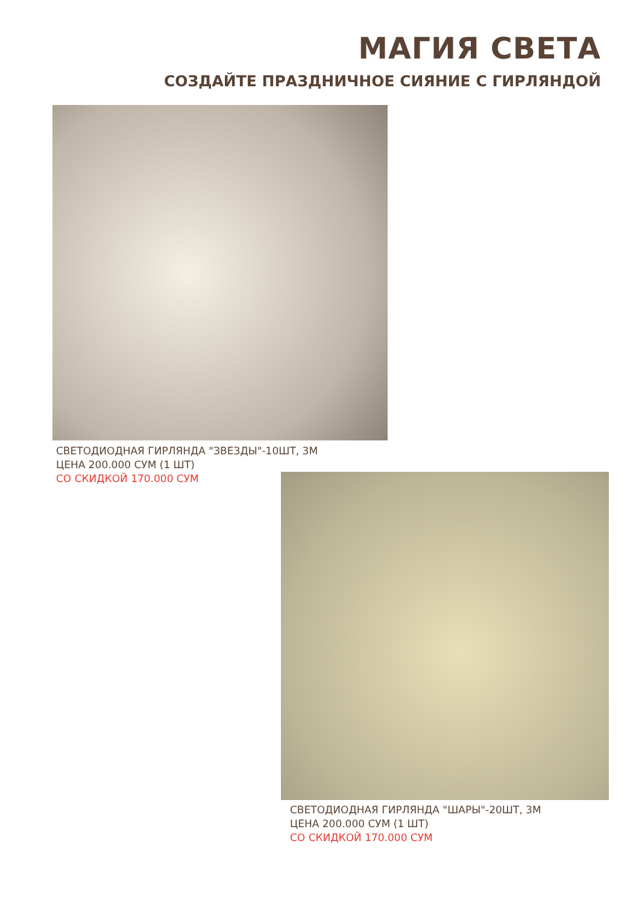МАГИЯ СВЕТА
СОЗДАЙТЕ ПРАЗДНИЧНОЕ СИЯНИЕ С ГИРЛЯНДОЙ
СВЕТОДИОДНАЯ ГИРЛЯНДА "ЗВЕЗДЫ"-10ШТ, 3М
ЦЕНА 200.000 СУМ (1 ШТ)
СО СКИДКОЙ 170.000 СУМ
СВЕТОДИОДНАЯ ГИРЛЯНДА "ШАРЫ"-20ШТ, 3М
ЦЕНА 200.000 СУМ (1 ШТ)
СО СКИДКОЙ 170.000 СУМ